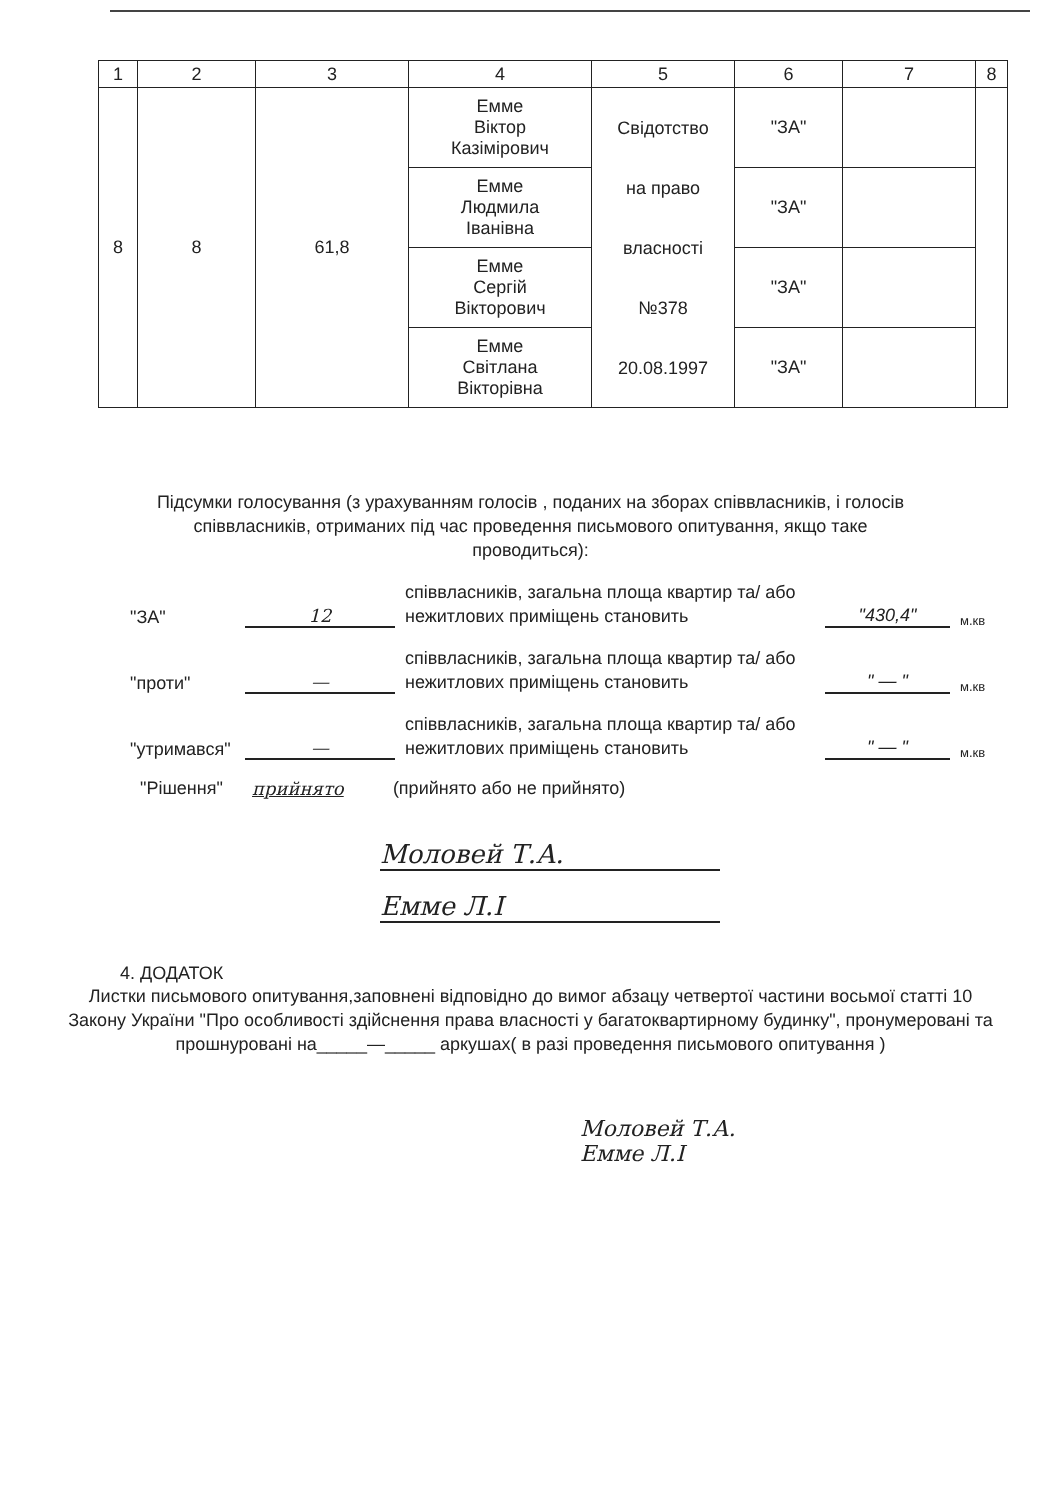| 1 | 2 | 3 | 4 | 5 | 6 | 7 | 8 |
| --- | --- | --- | --- | --- | --- | --- | --- |
| 8 | 8 | 61,8 | Емме Віктор Казімірович | Свідотство на право власності №378 20.08.1997 | "ЗА" | | |
| | | | Емме Людмила Іванівна | | "ЗА" | | |
| | | | Емме Сергій Вікторович | | "ЗА" | | |
| | | | Емме Світлана Вікторівна | | "ЗА" | | |
Підсумки голосування (з урахуванням голосів , поданих на зборах співвласників, і голосів співвласників, отриманих під час проведення письмового опитування, якщо таке проводиться):
"ЗА" 12 співвласників, загальна площа квартир та/ або нежитлових приміщень становить "430,4" м.кв
"проти" — співвласників, загальна площа квартир та/ або нежитлових приміщень становить " — " м.кв
"утримався" — співвласників, загальна площа квартир та/ або нежитлових приміщень становить " — " м.кв
"Рішення" прийнято (прийнято або не прийнято)
Моловей Т.А.
Емме Л.І
4. ДОДАТОК
Листки письмового опитування,заповнені відповідно до вимог абзацу четвертої частини восьмої статті 10 Закону України "Про особливості здійснення права власності у багатоквартирному будинку", пронумеровані та прошнуровані на_____—_____ аркушах( в разі проведення письмового опитування )
Моловей Т.А.
Емме Л.І